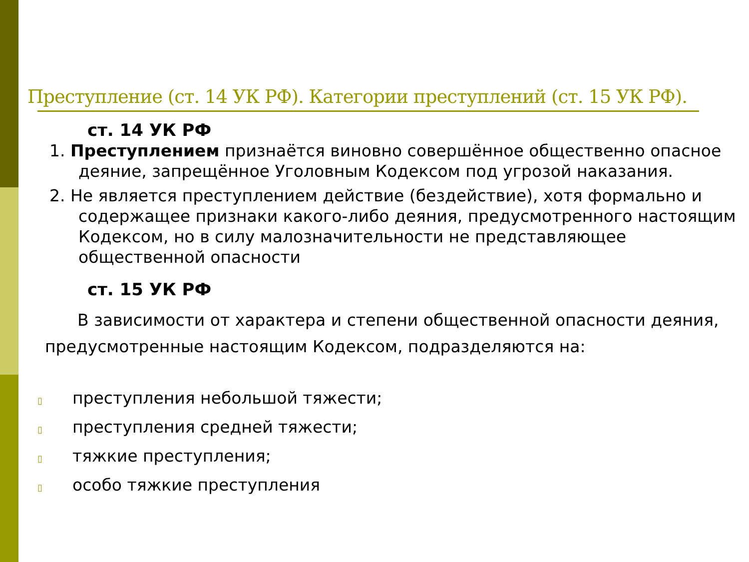Преступление (ст. 14 УК РФ). Категории преступлений (ст. 15 УК РФ).
ст. 14 УК РФ
1. Преступлением признаётся виновно совершённое общественно опасное деяние, запрещённое Уголовным Кодексом под угрозой наказания.
2. Не является преступлением действие (бездействие), хотя формально и содержащее признаки какого-либо деяния, предусмотренного настоящим Кодексом, но в силу малозначительности не представляющее общественной опасности
ст. 15 УК РФ
В зависимости от характера и степени общественной опасности деяния, предусмотренные настоящим Кодексом, подразделяются на:
▯ преступления небольшой тяжести;
▯ преступления средней тяжести;
▯ тяжкие преступления;
▯ особо тяжкие преступления